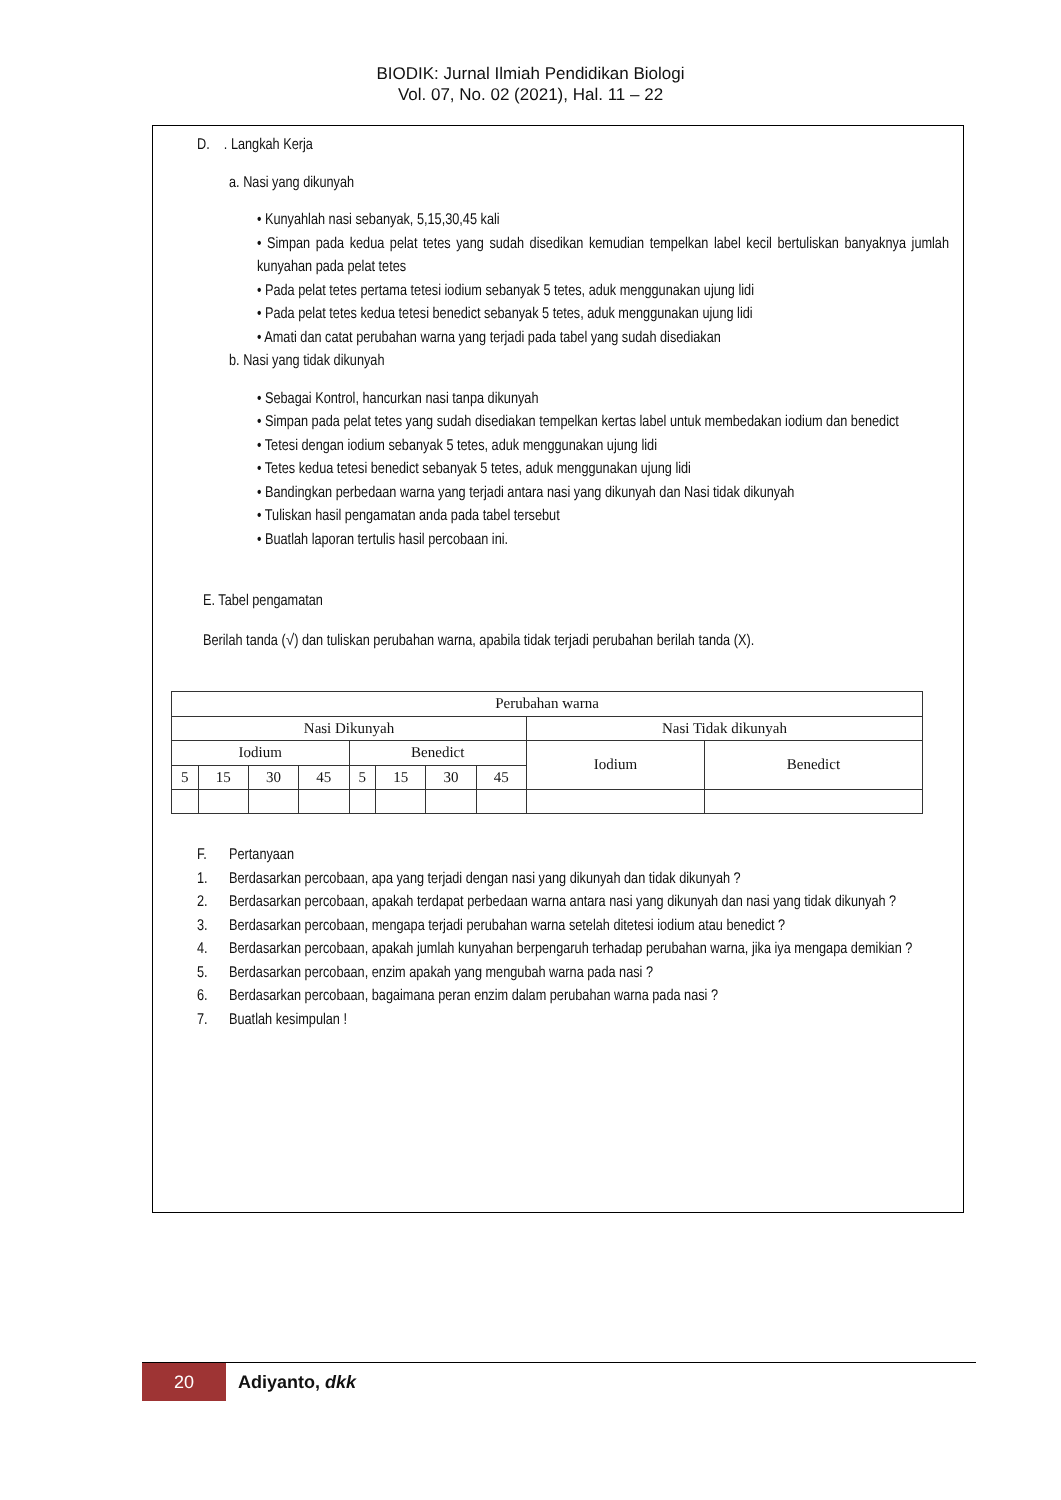BIODIK: Jurnal Ilmiah Pendidikan Biologi
Vol. 07, No. 02 (2021), Hal. 11 – 22
D. . Langkah Kerja
a. Nasi yang dikunyah
• Kunyahlah nasi sebanyak, 5,15,30,45 kali
• Simpan pada kedua pelat tetes yang sudah disedikan kemudian tempelkan label kecil bertuliskan banyaknya jumlah kunyahan pada pelat tetes
• Pada pelat tetes pertama tetesi iodium sebanyak 5 tetes, aduk menggunakan ujung lidi
• Pada pelat tetes kedua tetesi benedict sebanyak 5 tetes, aduk menggunakan ujung lidi
• Amati dan catat perubahan warna yang terjadi pada tabel yang sudah disediakan
b. Nasi yang tidak dikunyah
• Sebagai Kontrol, hancurkan nasi tanpa dikunyah
• Simpan pada pelat tetes yang sudah disediakan tempelkan kertas label untuk membedakan iodium dan benedict
• Tetesi dengan iodium sebanyak 5 tetes, aduk menggunakan ujung lidi
• Tetes kedua tetesi benedict sebanyak 5 tetes, aduk menggunakan ujung lidi
• Bandingkan perbedaan warna yang terjadi antara nasi yang dikunyah dan Nasi tidak dikunyah
• Tuliskan hasil pengamatan anda pada tabel tersebut
• Buatlah laporan tertulis hasil percobaan ini.
E. Tabel pengamatan
Berilah tanda (√) dan tuliskan perubahan warna, apabila tidak terjadi perubahan berilah tanda (X).
| Perubahan warna | | | | | | | | | |
| Nasi Dikunyah | | | | | | | | Nasi Tidak dikunyah | |
| Iodium | | | | Benedict | | | | Iodium | Benedict |
| 5 | 15 | 30 | 45 | 5 | 15 | 30 | 45 | | |
F. Pertanyaan
1. Berdasarkan percobaan, apa yang terjadi dengan nasi yang dikunyah dan tidak dikunyah ?
2. Berdasarkan percobaan, apakah terdapat perbedaan warna antara nasi yang dikunyah dan nasi yang tidak dikunyah ?
3. Berdasarkan percobaan, mengapa terjadi perubahan warna setelah ditetesi iodium atau benedict ?
4. Berdasarkan percobaan, apakah jumlah kunyahan berpengaruh terhadap perubahan warna, jika iya mengapa demikian ?
5. Berdasarkan percobaan, enzim apakah yang mengubah warna pada nasi ?
6. Berdasarkan percobaan, bagaimana peran enzim dalam perubahan warna pada nasi ?
7. Buatlah kesimpulan !
20
Adiyanto, dkk